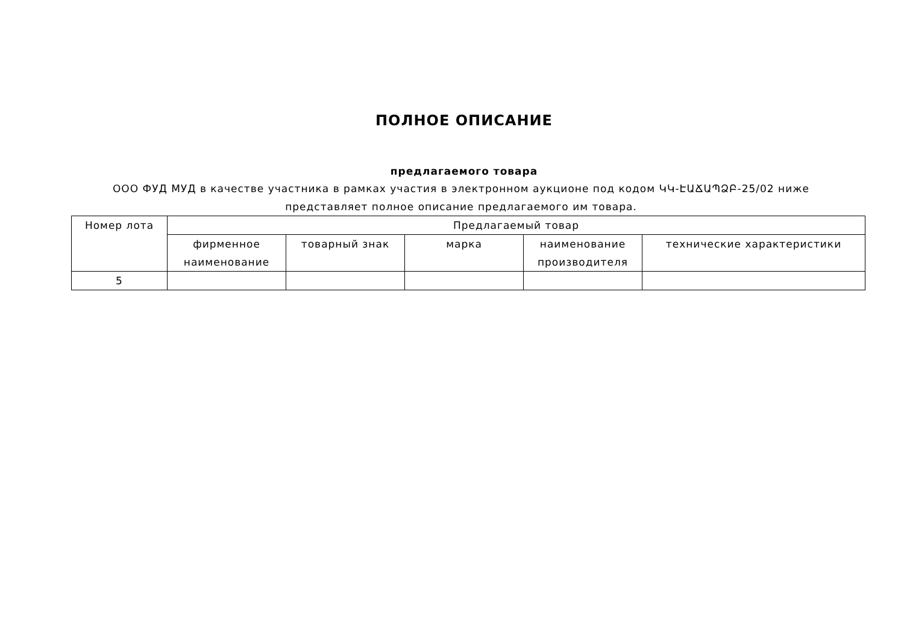ПОЛНОЕ ОПИСАНИЕ
предлагаемого товара
ООО ФУД МУД в качестве участника в рамках участия в электронном аукционе под кодом ԿԿ-ԷԱՃԱՊՁԲ-25/02 ниже представляет полное описание предлагаемого им товара.
| Номер лота | Предлагаемый товар | | | | |
| --- | --- | --- | --- | --- | --- |
| | фирменное наименование | товарный знак | марка | наименование производителя | технические характеристики |
| 5 | | | | | |